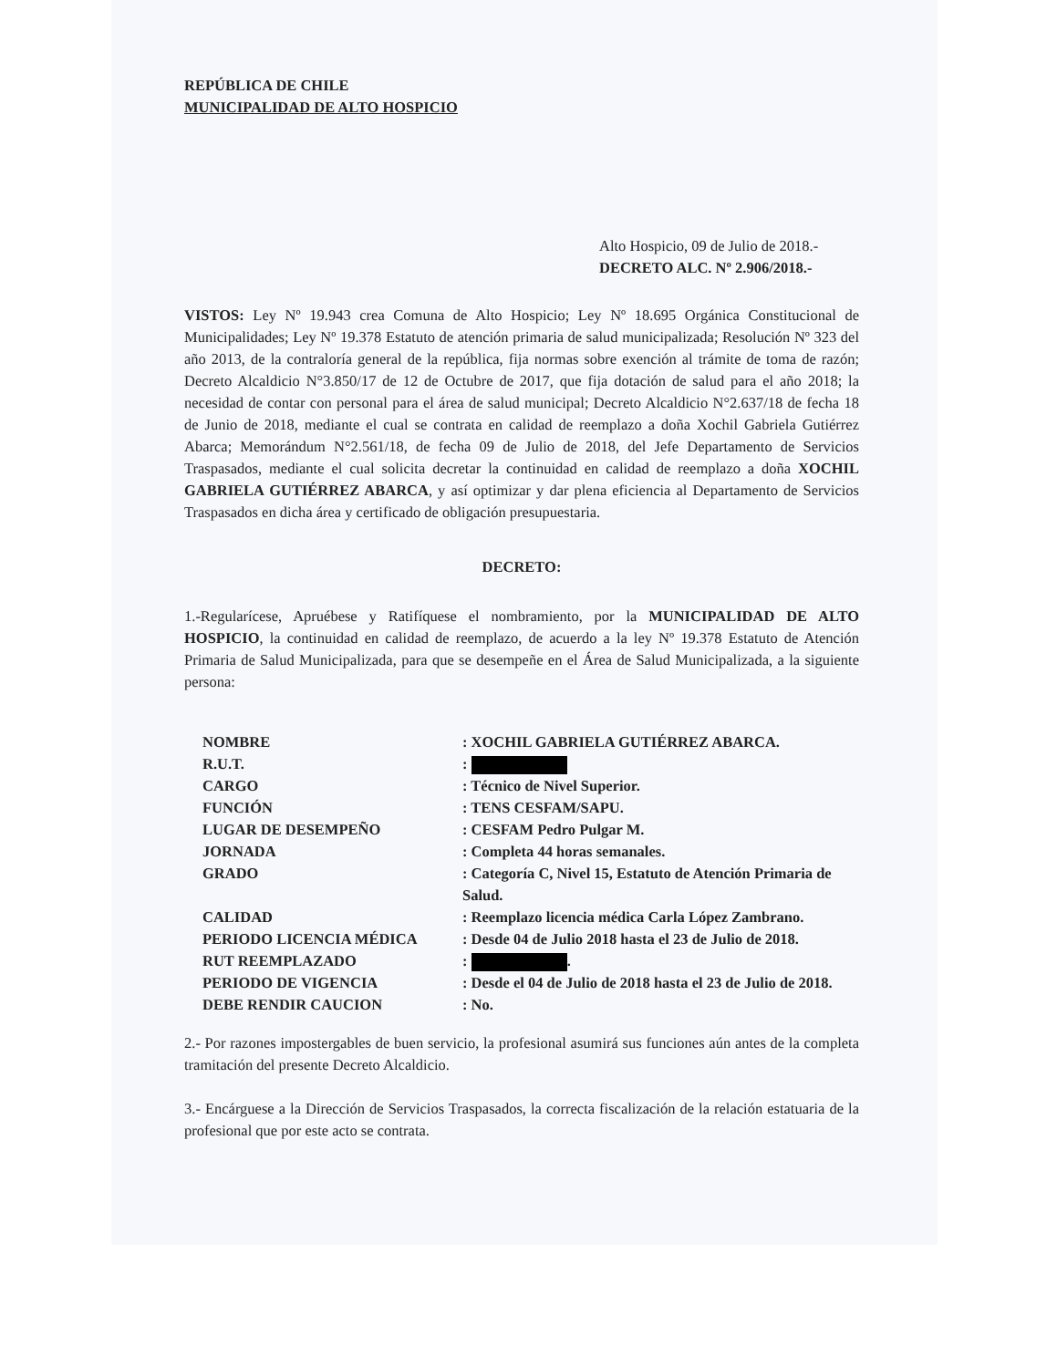REPÚBLICA DE CHILE
MUNICIPALIDAD DE ALTO HOSPICIO
Alto Hospicio, 09 de Julio de 2018.-
DECRETO ALC. Nº 2.906/2018.-
VISTOS: Ley Nº 19.943 crea Comuna de Alto Hospicio; Ley Nº 18.695 Orgánica Constitucional de Municipalidades; Ley Nº 19.378 Estatuto de atención primaria de salud municipalizada; Resolución Nº 323 del año 2013, de la contraloría general de la república, fija normas sobre exención al trámite de toma de razón; Decreto Alcaldicio N°3.850/17 de 12 de Octubre de 2017, que fija dotación de salud para el año 2018; la necesidad de contar con personal para el área de salud municipal; Decreto Alcaldicio N°2.637/18 de fecha 18 de Junio de 2018, mediante el cual se contrata en calidad de reemplazo a doña Xochil Gabriela Gutiérrez Abarca; Memorándum N°2.561/18, de fecha 09 de Julio de 2018, del Jefe Departamento de Servicios Traspasados, mediante el cual solicita decretar la continuidad en calidad de reemplazo a doña XOCHIL GABRIELA GUTIÉRREZ ABARCA, y así optimizar y dar plena eficiencia al Departamento de Servicios Traspasados en dicha área y certificado de obligación presupuestaria.
DECRETO:
1.-Regularícese, Apruébese y Ratifíquese el nombramiento, por la MUNICIPALIDAD DE ALTO HOSPICIO, la continuidad en calidad de reemplazo, de acuerdo a la ley Nº 19.378 Estatuto de Atención Primaria de Salud Municipalizada, para que se desempeñe en el Área de Salud Municipalizada, a la siguiente persona:
| NOMBRE | : XOCHIL GABRIELA GUTIÉRREZ ABARCA. |
| R.U.T. | : |
| CARGO | : Técnico de Nivel Superior. |
| FUNCIÓN | : TENS CESFAM/SAPU. |
| LUGAR DE DESEMPEÑO | : CESFAM Pedro Pulgar M. |
| JORNADA | : Completa 44 horas semanales. |
| GRADO | : Categoría C, Nivel 15, Estatuto de Atención Primaria de Salud. |
| CALIDAD | : Reemplazo licencia médica Carla López Zambrano. |
| PERIODO LICENCIA MÉDICA | : Desde 04 de Julio 2018 hasta el 23 de Julio de 2018. |
| RUT REEMPLAZADO | : . |
| PERIODO DE VIGENCIA | : Desde el 04 de Julio de 2018 hasta el 23 de Julio de 2018. |
| DEBE RENDIR CAUCION | : No. |
2.- Por razones impostergables de buen servicio, la profesional asumirá sus funciones aún antes de la completa tramitación del presente Decreto Alcaldicio.
3.- Encárguese a la Dirección de Servicios Traspasados, la correcta fiscalización de la relación estatuaria de la profesional que por este acto se contrata.